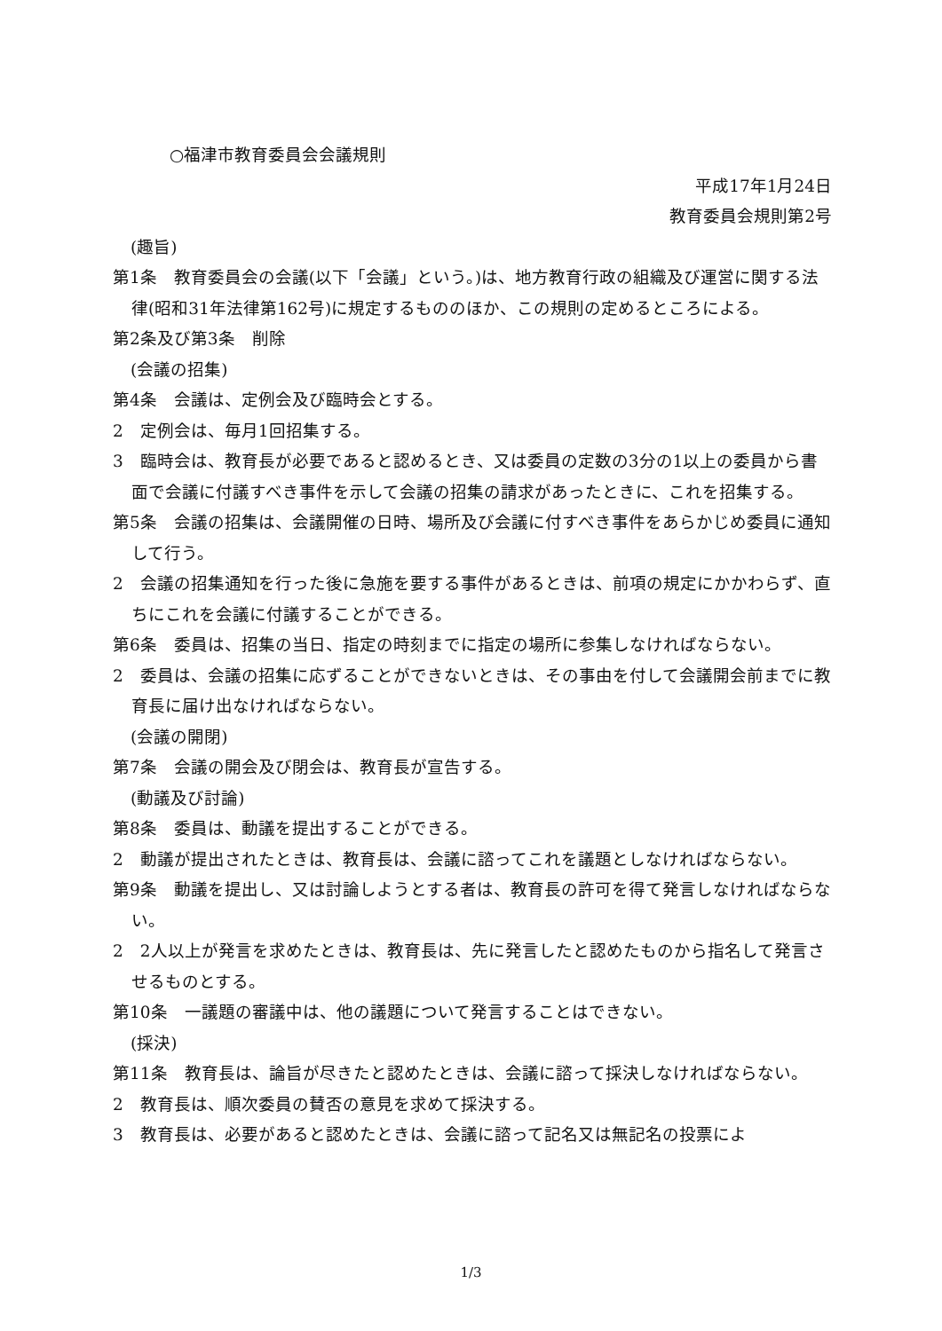○福津市教育委員会会議規則
平成17年1月24日
教育委員会規則第2号
(趣旨)
第1条　教育委員会の会議(以下「会議」という。)は、地方教育行政の組織及び運営に関する法律(昭和31年法律第162号)に規定するもののほか、この規則の定めるところによる。
第2条及び第3条　削除
(会議の招集)
第4条　会議は、定例会及び臨時会とする。
2　定例会は、毎月1回招集する。
3　臨時会は、教育長が必要であると認めるとき、又は委員の定数の3分の1以上の委員から書面で会議に付議すべき事件を示して会議の招集の請求があったときに、これを招集する。
第5条　会議の招集は、会議開催の日時、場所及び会議に付すべき事件をあらかじめ委員に通知して行う。
2　会議の招集通知を行った後に急施を要する事件があるときは、前項の規定にかかわらず、直ちにこれを会議に付議することができる。
第6条　委員は、招集の当日、指定の時刻までに指定の場所に参集しなければならない。
2　委員は、会議の招集に応ずることができないときは、その事由を付して会議開会前までに教育長に届け出なければならない。
(会議の開閉)
第7条　会議の開会及び閉会は、教育長が宣告する。
(動議及び討論)
第8条　委員は、動議を提出することができる。
2　動議が提出されたときは、教育長は、会議に諮ってこれを議題としなければならない。
第9条　動議を提出し、又は討論しようとする者は、教育長の許可を得て発言しなければならない。
2　2人以上が発言を求めたときは、教育長は、先に発言したと認めたものから指名して発言させるものとする。
第10条　一議題の審議中は、他の議題について発言することはできない。
(採決)
第11条　教育長は、論旨が尽きたと認めたときは、会議に諮って採決しなければならない。
2　教育長は、順次委員の賛否の意見を求めて採決する。
3　教育長は、必要があると認めたときは、会議に諮って記名又は無記名の投票によ
1/3